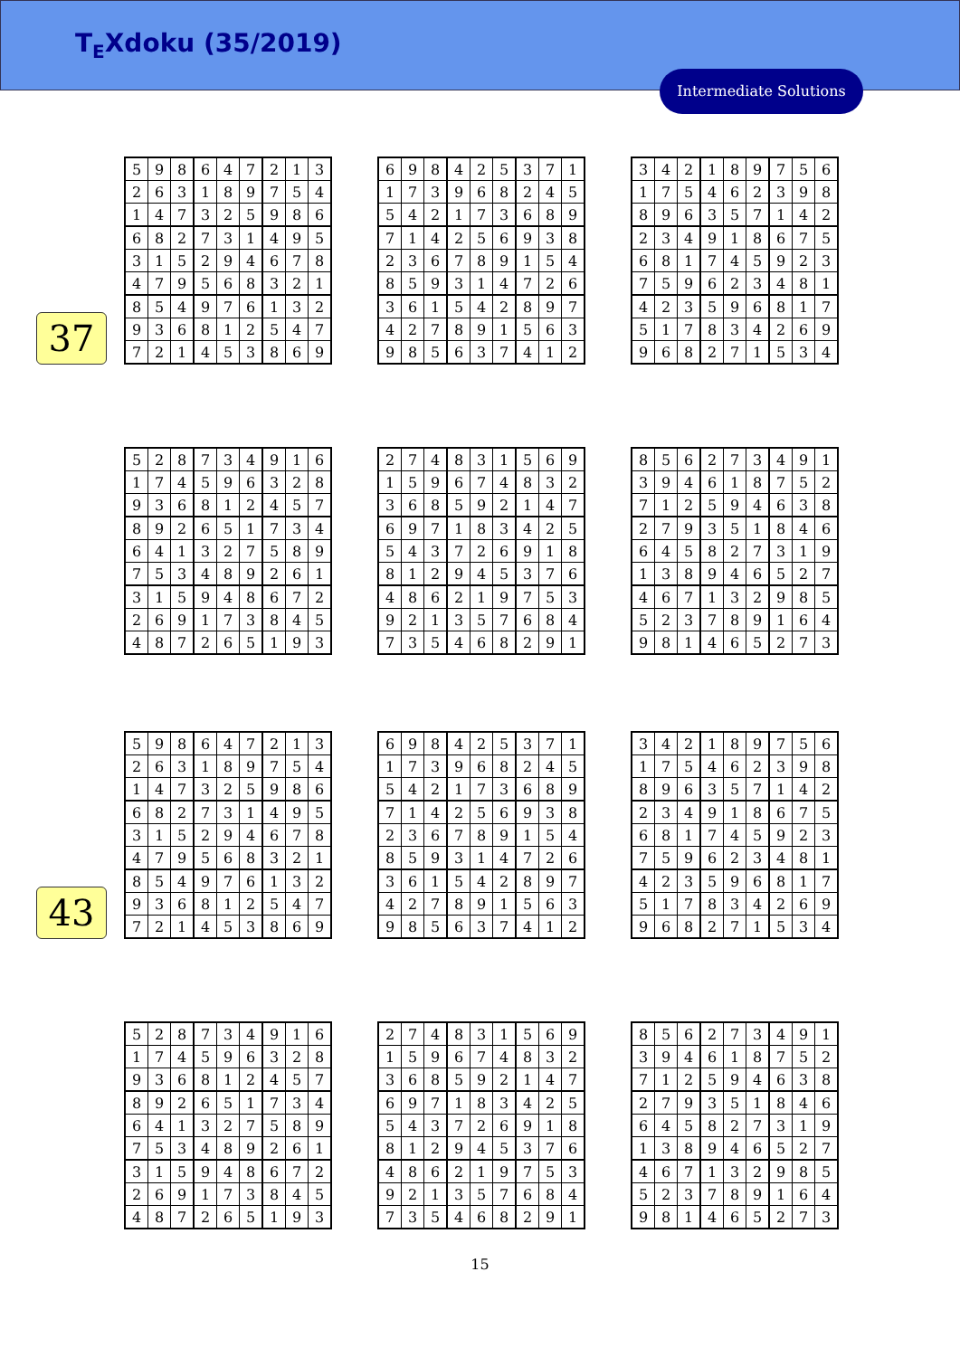T<sub>E</sub>Xdoku (35/2019)
Intermediate Solutions
37
| 5 | 9 | 8 | 6 | 4 | 7 | 2 | 1 | 3 |
| 2 | 6 | 3 | 1 | 8 | 9 | 7 | 5 | 4 |
| 1 | 4 | 7 | 3 | 2 | 5 | 9 | 8 | 6 |
| 6 | 8 | 2 | 7 | 3 | 1 | 4 | 9 | 5 |
| 3 | 1 | 5 | 2 | 9 | 4 | 6 | 7 | 8 |
| 4 | 7 | 9 | 5 | 6 | 8 | 3 | 2 | 1 |
| 8 | 5 | 4 | 9 | 7 | 6 | 1 | 3 | 2 |
| 9 | 3 | 6 | 8 | 1 | 2 | 5 | 4 | 7 |
| 7 | 2 | 1 | 4 | 5 | 3 | 8 | 6 | 9 |
| 6 | 9 | 8 | 4 | 2 | 5 | 3 | 7 | 1 |
| 1 | 7 | 3 | 9 | 6 | 8 | 2 | 4 | 5 |
| 5 | 4 | 2 | 1 | 7 | 3 | 6 | 8 | 9 |
| 7 | 1 | 4 | 2 | 5 | 6 | 9 | 3 | 8 |
| 2 | 3 | 6 | 7 | 8 | 9 | 1 | 5 | 4 |
| 8 | 5 | 9 | 3 | 1 | 4 | 7 | 2 | 6 |
| 3 | 6 | 1 | 5 | 4 | 2 | 8 | 9 | 7 |
| 4 | 2 | 7 | 8 | 9 | 1 | 5 | 6 | 3 |
| 9 | 8 | 5 | 6 | 3 | 7 | 4 | 1 | 2 |
| 3 | 4 | 2 | 1 | 8 | 9 | 7 | 5 | 6 |
| 1 | 7 | 5 | 4 | 6 | 2 | 3 | 9 | 8 |
| 8 | 9 | 6 | 3 | 5 | 7 | 1 | 4 | 2 |
| 2 | 3 | 4 | 9 | 1 | 8 | 6 | 7 | 5 |
| 6 | 8 | 1 | 7 | 4 | 5 | 9 | 2 | 3 |
| 7 | 5 | 9 | 6 | 2 | 3 | 4 | 8 | 1 |
| 4 | 2 | 3 | 5 | 9 | 6 | 8 | 1 | 7 |
| 5 | 1 | 7 | 8 | 3 | 4 | 2 | 6 | 9 |
| 9 | 6 | 8 | 2 | 7 | 1 | 5 | 3 | 4 |
| 5 | 2 | 8 | 7 | 3 | 4 | 9 | 1 | 6 |
| 1 | 7 | 4 | 5 | 9 | 6 | 3 | 2 | 8 |
| 9 | 3 | 6 | 8 | 1 | 2 | 4 | 5 | 7 |
| 8 | 9 | 2 | 6 | 5 | 1 | 7 | 3 | 4 |
| 6 | 4 | 1 | 3 | 2 | 7 | 5 | 8 | 9 |
| 7 | 5 | 3 | 4 | 8 | 9 | 2 | 6 | 1 |
| 3 | 1 | 5 | 9 | 4 | 8 | 6 | 7 | 2 |
| 2 | 6 | 9 | 1 | 7 | 3 | 8 | 4 | 5 |
| 4 | 8 | 7 | 2 | 6 | 5 | 1 | 9 | 3 |
| 2 | 7 | 4 | 8 | 3 | 1 | 5 | 6 | 9 |
| 1 | 5 | 9 | 6 | 7 | 4 | 8 | 3 | 2 |
| 3 | 6 | 8 | 5 | 9 | 2 | 1 | 4 | 7 |
| 6 | 9 | 7 | 1 | 8 | 3 | 4 | 2 | 5 |
| 5 | 4 | 3 | 7 | 2 | 6 | 9 | 1 | 8 |
| 8 | 1 | 2 | 9 | 4 | 5 | 3 | 7 | 6 |
| 4 | 8 | 6 | 2 | 1 | 9 | 7 | 5 | 3 |
| 9 | 2 | 1 | 3 | 5 | 7 | 6 | 8 | 4 |
| 7 | 3 | 5 | 4 | 6 | 8 | 2 | 9 | 1 |
| 8 | 5 | 6 | 2 | 7 | 3 | 4 | 9 | 1 |
| 3 | 9 | 4 | 6 | 1 | 8 | 7 | 5 | 2 |
| 7 | 1 | 2 | 5 | 9 | 4 | 6 | 3 | 8 |
| 2 | 7 | 9 | 3 | 5 | 1 | 8 | 4 | 6 |
| 6 | 4 | 5 | 8 | 2 | 7 | 3 | 1 | 9 |
| 1 | 3 | 8 | 9 | 4 | 6 | 5 | 2 | 7 |
| 4 | 6 | 7 | 1 | 3 | 2 | 9 | 8 | 5 |
| 5 | 2 | 3 | 7 | 8 | 9 | 1 | 6 | 4 |
| 9 | 8 | 1 | 4 | 6 | 5 | 2 | 7 | 3 |
43
| 5 | 9 | 8 | 6 | 4 | 7 | 2 | 1 | 3 |
| 2 | 6 | 3 | 1 | 8 | 9 | 7 | 5 | 4 |
| 1 | 4 | 7 | 3 | 2 | 5 | 9 | 8 | 6 |
| 6 | 8 | 2 | 7 | 3 | 1 | 4 | 9 | 5 |
| 3 | 1 | 5 | 2 | 9 | 4 | 6 | 7 | 8 |
| 4 | 7 | 9 | 5 | 6 | 8 | 3 | 2 | 1 |
| 8 | 5 | 4 | 9 | 7 | 6 | 1 | 3 | 2 |
| 9 | 3 | 6 | 8 | 1 | 2 | 5 | 4 | 7 |
| 7 | 2 | 1 | 4 | 5 | 3 | 8 | 6 | 9 |
| 6 | 9 | 8 | 4 | 2 | 5 | 3 | 7 | 1 |
| 1 | 7 | 3 | 9 | 6 | 8 | 2 | 4 | 5 |
| 5 | 4 | 2 | 1 | 7 | 3 | 6 | 8 | 9 |
| 7 | 1 | 4 | 2 | 5 | 6 | 9 | 3 | 8 |
| 2 | 3 | 6 | 7 | 8 | 9 | 1 | 5 | 4 |
| 8 | 5 | 9 | 3 | 1 | 4 | 7 | 2 | 6 |
| 3 | 6 | 1 | 5 | 4 | 2 | 8 | 9 | 7 |
| 4 | 2 | 7 | 8 | 9 | 1 | 5 | 6 | 3 |
| 9 | 8 | 5 | 6 | 3 | 7 | 4 | 1 | 2 |
| 3 | 4 | 2 | 1 | 8 | 9 | 7 | 5 | 6 |
| 1 | 7 | 5 | 4 | 6 | 2 | 3 | 9 | 8 |
| 8 | 9 | 6 | 3 | 5 | 7 | 1 | 4 | 2 |
| 2 | 3 | 4 | 9 | 1 | 8 | 6 | 7 | 5 |
| 6 | 8 | 1 | 7 | 4 | 5 | 9 | 2 | 3 |
| 7 | 5 | 9 | 6 | 2 | 3 | 4 | 8 | 1 |
| 4 | 2 | 3 | 5 | 9 | 6 | 8 | 1 | 7 |
| 5 | 1 | 7 | 8 | 3 | 4 | 2 | 6 | 9 |
| 9 | 6 | 8 | 2 | 7 | 1 | 5 | 3 | 4 |
| 5 | 2 | 8 | 7 | 3 | 4 | 9 | 1 | 6 |
| 1 | 7 | 4 | 5 | 9 | 6 | 3 | 2 | 8 |
| 9 | 3 | 6 | 8 | 1 | 2 | 4 | 5 | 7 |
| 8 | 9 | 2 | 6 | 5 | 1 | 7 | 3 | 4 |
| 6 | 4 | 1 | 3 | 2 | 7 | 5 | 8 | 9 |
| 7 | 5 | 3 | 4 | 8 | 9 | 2 | 6 | 1 |
| 3 | 1 | 5 | 9 | 4 | 8 | 6 | 7 | 2 |
| 2 | 6 | 9 | 1 | 7 | 3 | 8 | 4 | 5 |
| 4 | 8 | 7 | 2 | 6 | 5 | 1 | 9 | 3 |
| 2 | 7 | 4 | 8 | 3 | 1 | 5 | 6 | 9 |
| 1 | 5 | 9 | 6 | 7 | 4 | 8 | 3 | 2 |
| 3 | 6 | 8 | 5 | 9 | 2 | 1 | 4 | 7 |
| 6 | 9 | 7 | 1 | 8 | 3 | 4 | 2 | 5 |
| 5 | 4 | 3 | 7 | 2 | 6 | 9 | 1 | 8 |
| 8 | 1 | 2 | 9 | 4 | 5 | 3 | 7 | 6 |
| 4 | 8 | 6 | 2 | 1 | 9 | 7 | 5 | 3 |
| 9 | 2 | 1 | 3 | 5 | 7 | 6 | 8 | 4 |
| 7 | 3 | 5 | 4 | 6 | 8 | 2 | 9 | 1 |
| 8 | 5 | 6 | 2 | 7 | 3 | 4 | 9 | 1 |
| 3 | 9 | 4 | 6 | 1 | 8 | 7 | 5 | 2 |
| 7 | 1 | 2 | 5 | 9 | 4 | 6 | 3 | 8 |
| 2 | 7 | 9 | 3 | 5 | 1 | 8 | 4 | 6 |
| 6 | 4 | 5 | 8 | 2 | 7 | 3 | 1 | 9 |
| 1 | 3 | 8 | 9 | 4 | 6 | 5 | 2 | 7 |
| 4 | 6 | 7 | 1 | 3 | 2 | 9 | 8 | 5 |
| 5 | 2 | 3 | 7 | 8 | 9 | 1 | 6 | 4 |
| 9 | 8 | 1 | 4 | 6 | 5 | 2 | 7 | 3 |
15